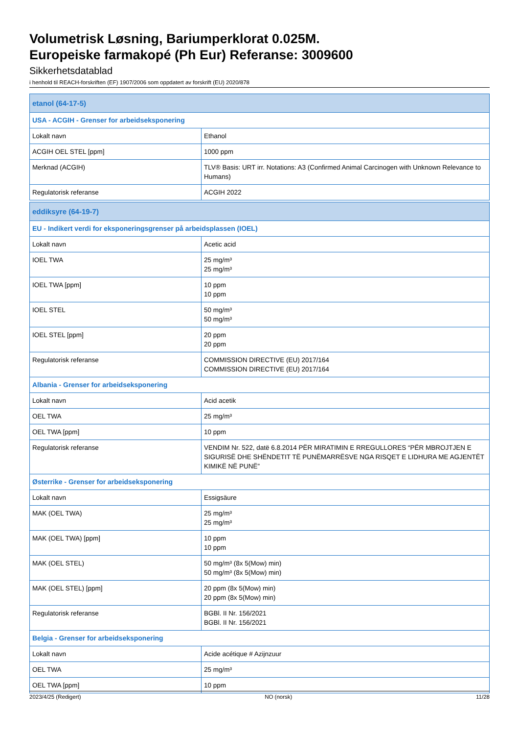Volumetrisk Løsning, Bariumperklorat 0.025M.
Europeiske farmakopé (Ph Eur) Referanse: 3009600
Sikkerhetsdatablad
i henhold til REACH-forskriften (EF) 1907/2006 som oppdatert av forskrift (EU) 2020/878
| etanol (64-17-5) | |
| --- | --- |
| USA - ACGIH - Grenser for arbeidseksponering | |
| Lokalt navn | Ethanol |
| ACGIH OEL STEL [ppm] | 1000 ppm |
| Merknad (ACGIH) | TLV® Basis: URT irr. Notations: A3 (Confirmed Animal Carcinogen with Unknown Relevance to Humans) |
| Regulatorisk referanse | ACGIH 2022 |
| eddiksyre (64-19-7) | |
| --- | --- |
| EU - Indikert verdi for eksponeringsgrenser på arbeidsplassen (IOEL) | |
| Lokalt navn | Acetic acid |
| IOEL TWA | 25 mg/m³ 25 mg/m³ |
| IOEL TWA [ppm] | 10 ppm 10 ppm |
| IOEL STEL | 50 mg/m³ 50 mg/m³ |
| IOEL STEL [ppm] | 20 ppm 20 ppm |
| Regulatorisk referanse | COMMISSION DIRECTIVE (EU) 2017/164 COMMISSION DIRECTIVE (EU) 2017/164 |
| Albania - Grenser for arbeidseksponering | |
| Lokalt navn | Acid acetik |
| OEL TWA | 25 mg/m³ |
| OEL TWA [ppm] | 10 ppm |
| Regulatorisk referanse | VENDIM Nr. 522, datë 6.8.2014 PËR MIRATIMIN E RREGULLORES “PËR MBROJTJEN E SIGURISË DHE SHËNDETIT TË PUNËMARRËSVE NGA RISQET E LIDHURA ME AGJENTËT KIMIKË NË PUNË” |
| Østerrike - Grenser for arbeidseksponering | |
| Lokalt navn | Essigsäure |
| MAK (OEL TWA) | 25 mg/m³ 25 mg/m³ |
| MAK (OEL TWA) [ppm] | 10 ppm 10 ppm |
| MAK (OEL STEL) | 50 mg/m³ (8x 5(Mow) min) 50 mg/m³ (8x 5(Mow) min) |
| MAK (OEL STEL) [ppm] | 20 ppm (8x 5(Mow) min) 20 ppm (8x 5(Mow) min) |
| Regulatorisk referanse | BGBl. II Nr. 156/2021 BGBl. II Nr. 156/2021 |
| Belgia - Grenser for arbeidseksponering | |
| Lokalt navn | Acide acétique # Azijnzuur |
| OEL TWA | 25 mg/m³ |
| OEL TWA [ppm] | 10 ppm |
2023/4/25 (Redigert) NO (norsk) 11/28